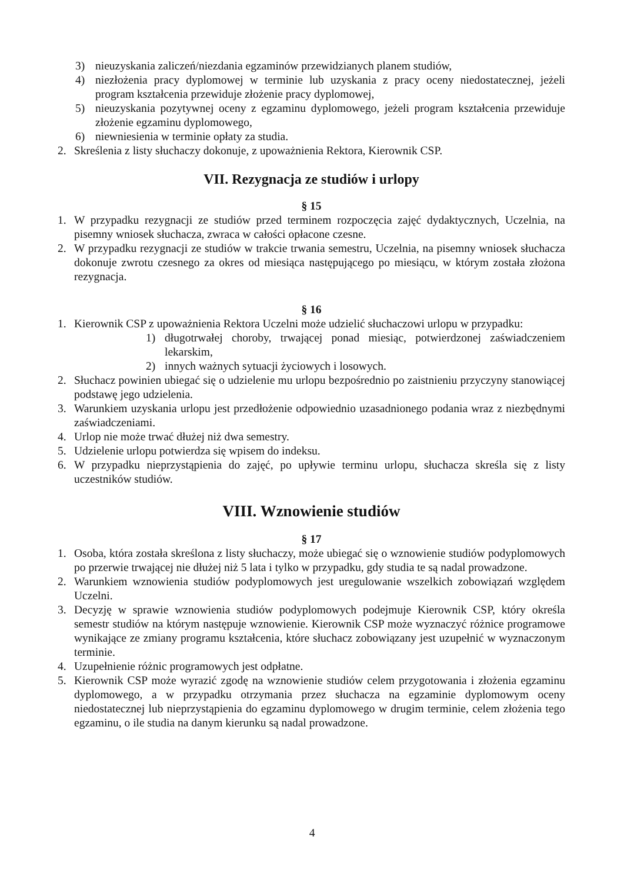3) nieuzyskania zaliczeń/niezdania egzaminów przewidzianych planem studiów,
4) niezłożenia pracy dyplomowej w terminie lub uzyskania z pracy oceny niedostatecznej, jeżeli program kształcenia przewiduje złożenie pracy dyplomowej,
5) nieuzyskania pozytywnej oceny z egzaminu dyplomowego, jeżeli program kształcenia przewiduje złożenie egzaminu dyplomowego,
6) niewniesienia w terminie opłaty za studia.
2. Skreślenia z listy słuchaczy dokonuje, z upoważnienia Rektora, Kierownik CSP.
VII. Rezygnacja ze studiów i urlopy
§ 15
1. W przypadku rezygnacji ze studiów przed terminem rozpoczęcia zajęć dydaktycznych, Uczelnia, na pisemny wniosek słuchacza, zwraca w całości opłacone czesne.
2. W przypadku rezygnacji ze studiów w trakcie trwania semestru, Uczelnia, na pisemny wniosek słuchacza dokonuje zwrotu czesnego za okres od miesiąca następującego po miesiącu, w którym została złożona rezygnacja.
§ 16
1. Kierownik CSP z upoważnienia Rektora Uczelni może udzielić słuchaczowi urlopu w przypadku:
1) długotrwałej choroby, trwającej ponad miesiąc, potwierdzonej zaświadczeniem lekarskim,
2) innych ważnych sytuacji życiowych i losowych.
2. Słuchacz powinien ubiegać się o udzielenie mu urlopu bezpośrednio po zaistnieniu przyczyny stanowiącej podstawę jego udzielenia.
3. Warunkiem uzyskania urlopu jest przedłożenie odpowiednio uzasadnionego podania wraz z niezbędnymi zaświadczeniami.
4. Urlop nie może trwać dłużej niż dwa semestry.
5. Udzielenie urlopu potwierdza się wpisem do indeksu.
6. W przypadku nieprzystąpienia do zajęć, po upływie terminu urlopu, słuchacza skreśla się z listy uczestników studiów.
VIII. Wznowienie studiów
§ 17
1. Osoba, która została skreślona z listy słuchaczy, może ubiegać się o wznowienie studiów podyplomowych po przerwie trwającej nie dłużej niż 5 lata i tylko w przypadku, gdy studia te są nadal prowadzone.
2. Warunkiem wznowienia studiów podyplomowych jest uregulowanie wszelkich zobowiązań względem Uczelni.
3. Decyzję w sprawie wznowienia studiów podyplomowych podejmuje Kierownik CSP, który określa semestr studiów na którym następuje wznowienie. Kierownik CSP może wyznaczyć różnice programowe wynikające ze zmiany programu kształcenia, które słuchacz zobowiązany jest uzupełnić w wyznaczonym terminie.
4. Uzupełnienie różnic programowych jest odpłatne.
5. Kierownik CSP może wyrazić zgodę na wznowienie studiów celem przygotowania i złożenia egzaminu dyplomowego, a w przypadku otrzymania przez słuchacza na egzaminie dyplomowym oceny niedostatecznej lub nieprzystąpienia do egzaminu dyplomowego w drugim terminie, celem złożenia tego egzaminu, o ile studia na danym kierunku są nadal prowadzone.
4